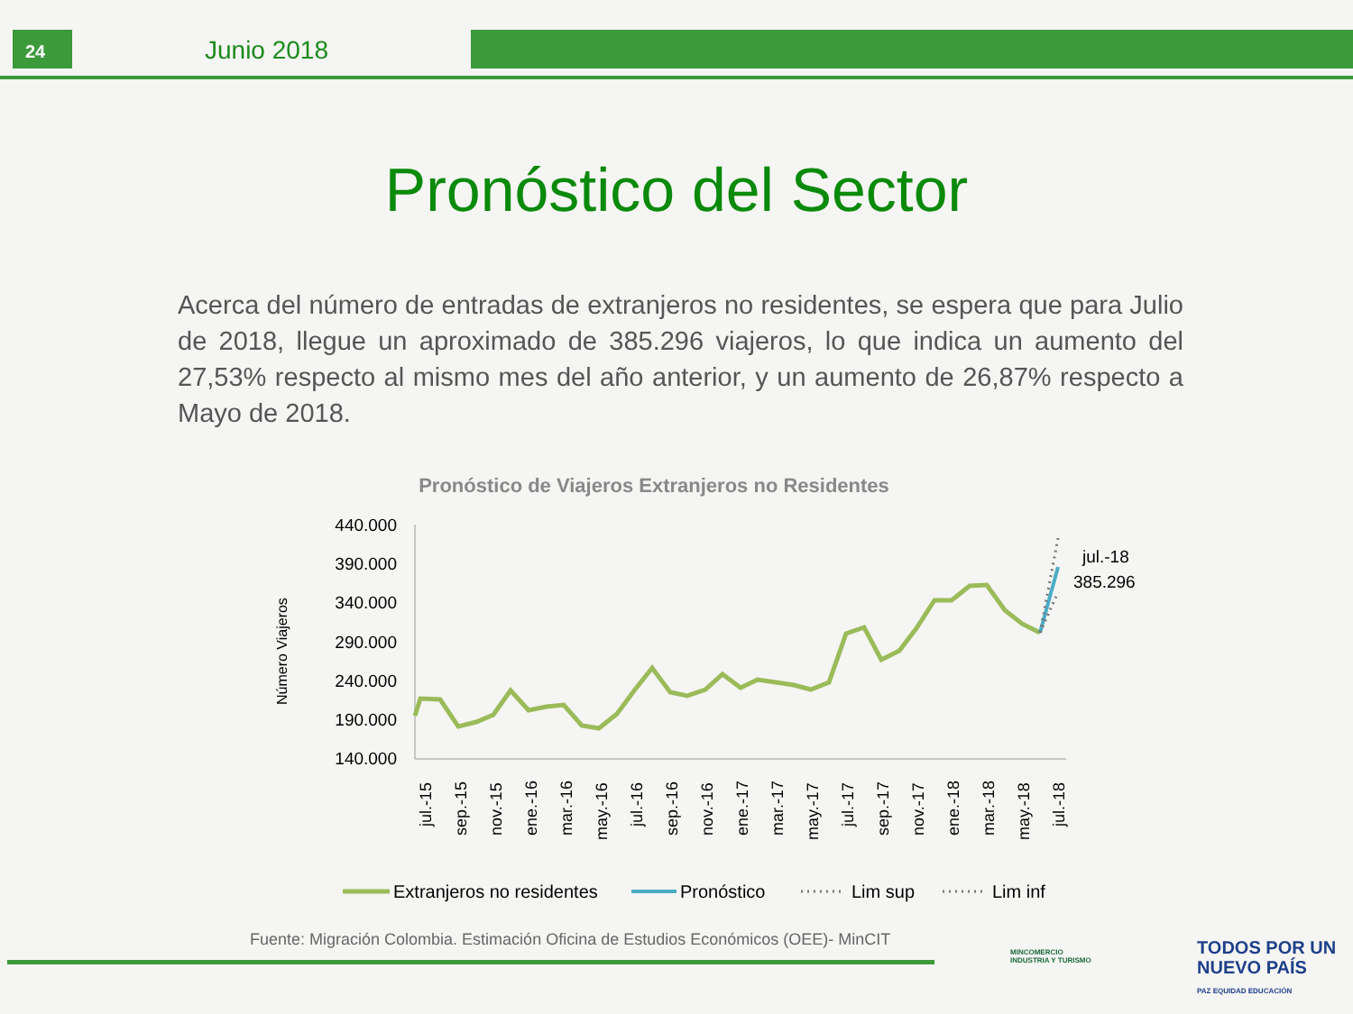24
Junio 2018
Pronóstico del Sector
Acerca del número de entradas de extranjeros no residentes, se espera que para Julio de 2018, llegue un aproximado de 385.296 viajeros, lo que indica un aumento del 27,53% respecto al mismo mes del año anterior, y un aumento de 26,87% respecto a Mayo de 2018.
Pronóstico de Viajeros Extranjeros no Residentes
Número Viajeros
440.000
390.000
340.000
290.000
240.000
190.000
140.000
jul.-15
sep.-15
nov.-15
ene.-16
mar.-16
may.-16
jul.-16
sep.-16
nov.-16
ene.-17
mar.-17
may.-17
jul.-17
sep.-17
nov.-17
ene.-18
mar.-18
may.-18
jul.-18
jul.-18
385.296
Extranjeros no residentes
Pronóstico
Lim sup
Lim inf
Fuente: Migración Colombia. Estimación Oficina de Estudios Económicos (OEE)- MinCIT
MINCOMERCIO
INDUSTRIA Y TURISMO
TODOS POR UN
NUEVO PAÍS
PAZ EQUIDAD EDUCACIÓN